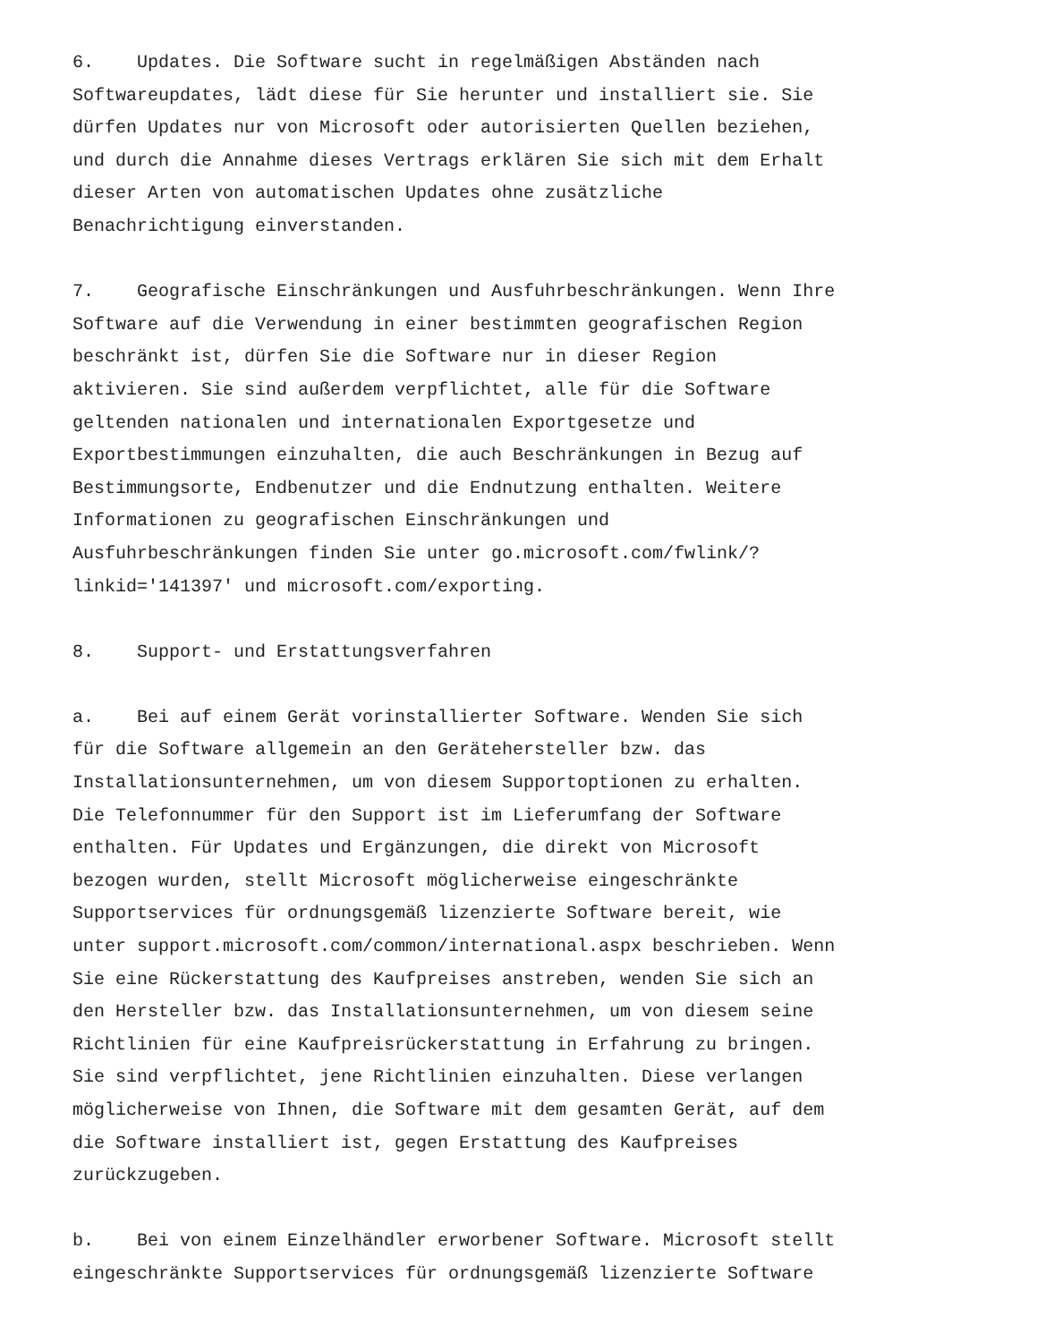6. Updates. Die Software sucht in regelmäßigen Abständen nach Softwareupdates, lädt diese für Sie herunter und installiert sie. Sie dürfen Updates nur von Microsoft oder autorisierten Quellen beziehen, und durch die Annahme dieses Vertrags erklären Sie sich mit dem Erhalt dieser Arten von automatischen Updates ohne zusätzliche Benachrichtigung einverstanden.
7. Geografische Einschränkungen und Ausfuhrbeschränkungen. Wenn Ihre Software auf die Verwendung in einer bestimmten geografischen Region beschränkt ist, dürfen Sie die Software nur in dieser Region aktivieren. Sie sind außerdem verpflichtet, alle für die Software geltenden nationalen und internationalen Exportgesetze und Exportbestimmungen einzuhalten, die auch Beschränkungen in Bezug auf Bestimmungsorte, Endbenutzer und die Endnutzung enthalten. Weitere Informationen zu geografischen Einschränkungen und Ausfuhrbeschränkungen finden Sie unter go.microsoft.com/fwlink/? linkid='141397' und microsoft.com/exporting.
8. Support- und Erstattungsverfahren
a. Bei auf einem Gerät vorinstallierter Software. Wenden Sie sich für die Software allgemein an den Gerätehersteller bzw. das Installationsunternehmen, um von diesem Supportoptionen zu erhalten. Die Telefonnummer für den Support ist im Lieferumfang der Software enthalten. Für Updates und Ergänzungen, die direkt von Microsoft bezogen wurden, stellt Microsoft möglicherweise eingeschränkte Supportservices für ordnungsgemäß lizenzierte Software bereit, wie unter support.microsoft.com/common/international.aspx beschrieben. Wenn Sie eine Rückerstattung des Kaufpreises anstreben, wenden Sie sich an den Hersteller bzw. das Installationsunternehmen, um von diesem seine Richtlinien für eine Kaufpreisrückerstattung in Erfahrung zu bringen. Sie sind verpflichtet, jene Richtlinien einzuhalten. Diese verlangen möglicherweise von Ihnen, die Software mit dem gesamten Gerät, auf dem die Software installiert ist, gegen Erstattung des Kaufpreises zurückzugeben.
b. Bei von einem Einzelhändler erworbener Software. Microsoft stellt eingeschränkte Supportservices für ordnungsgemäß lizenzierte Software